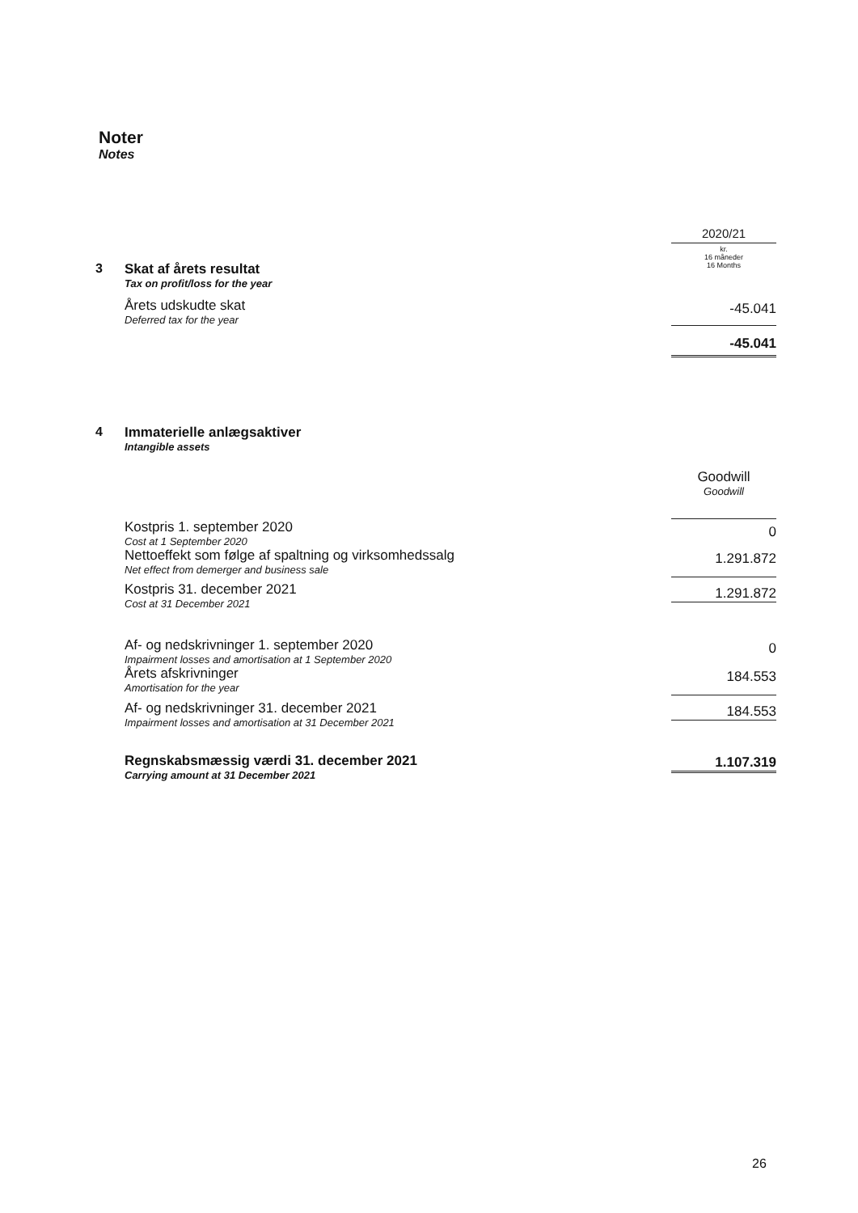Noter
Notes
| | | 2020/21 |
| 3 | Skat af årets resultat Tax on profit/loss for the year | kr. 16 måneder 16 Months |
| | Årets udskudte skat Deferred tax for the year | -45.041 |
| | | -45.041 |
| 4 | Immaterielle anlægsaktiver Intangible assets | |
| | | Goodwill Goodwill |
| | Kostpris 1. september 2020 Cost at 1 September 2020 | 0 |
| | Nettoeffekt som følge af spaltning og virksomhedssalg Net effect from demerger and business sale | 1.291.872 |
| | Kostpris 31. december 2021 Cost at 31 December 2021 | 1.291.872 |
| | Af- og nedskrivninger 1. september 2020 Impairment losses and amortisation at 1 September 2020 | 0 |
| | Årets afskrivninger Amortisation for the year | 184.553 |
| | Af- og nedskrivninger 31. december 2021 Impairment losses and amortisation at 31 December 2021 | 184.553 |
| | Regnskabsmæssig værdi 31. december 2021 Carrying amount at 31 December 2021 | 1.107.319 |
26